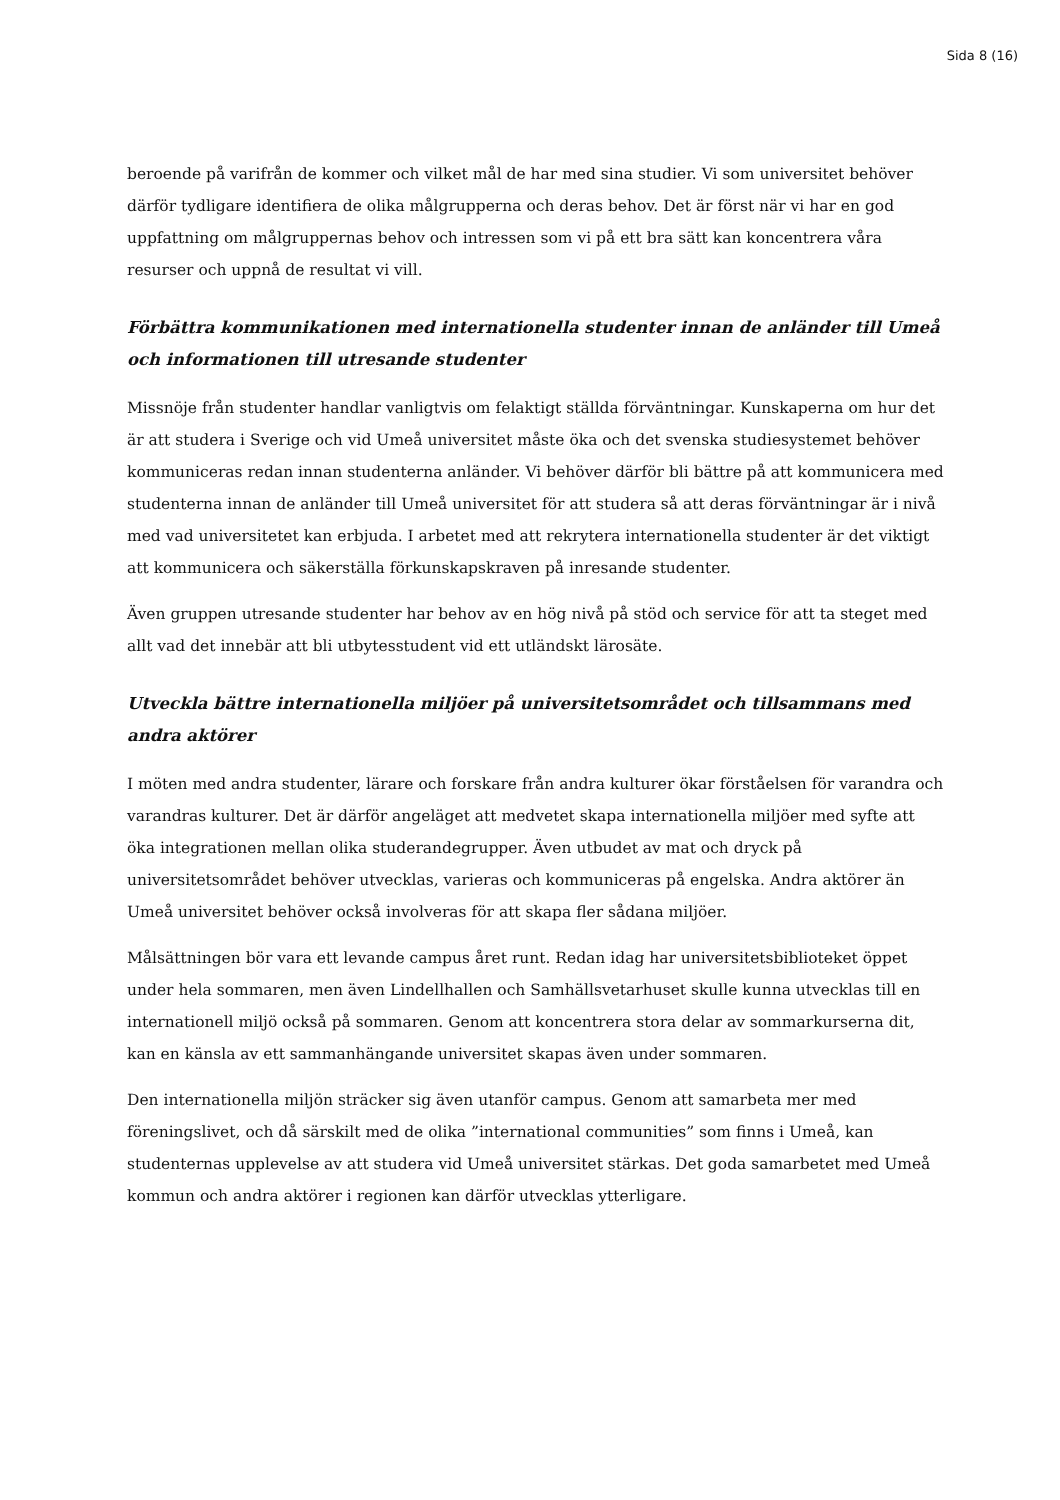Sida 8 (16)
beroende på varifrån de kommer och vilket mål de har med sina studier. Vi som universitet behöver därför tydligare identifiera de olika målgrupperna och deras behov. Det är först när vi har en god uppfattning om målgruppernas behov och intressen som vi på ett bra sätt kan koncentrera våra resurser och uppnå de resultat vi vill.
Förbättra kommunikationen med internationella studenter innan de anländer till Umeå och informationen till utresande studenter
Missnöje från studenter handlar vanligtvis om felaktigt ställda förväntningar. Kunskaperna om hur det är att studera i Sverige och vid Umeå universitet måste öka och det svenska studiesystemet behöver kommuniceras redan innan studenterna anländer. Vi behöver därför bli bättre på att kommunicera med studenterna innan de anländer till Umeå universitet för att studera så att deras förväntningar är i nivå med vad universitetet kan erbjuda. I arbetet med att rekrytera internationella studenter är det viktigt att kommunicera och säkerställa förkunskapskraven på inresande studenter.
Även gruppen utresande studenter har behov av en hög nivå på stöd och service för att ta steget med allt vad det innebär att bli utbytesstudent vid ett utländskt lärosäte.
Utveckla bättre internationella miljöer på universitetsområdet och tillsammans med andra aktörer
I möten med andra studenter, lärare och forskare från andra kulturer ökar förståelsen för varandra och varandras kulturer. Det är därför angeläget att medvetet skapa internationella miljöer med syfte att öka integrationen mellan olika studerandegrupper. Även utbudet av mat och dryck på universitetsområdet behöver utvecklas, varieras och kommuniceras på engelska. Andra aktörer än Umeå universitet behöver också involveras för att skapa fler sådana miljöer.
Målsättningen bör vara ett levande campus året runt. Redan idag har universitetsbiblioteket öppet under hela sommaren, men även Lindellhallen och Samhällsvetarhuset skulle kunna utvecklas till en internationell miljö också på sommaren. Genom att koncentrera stora delar av sommarkurserna dit, kan en känsla av ett sammanhängande universitet skapas även under sommaren.
Den internationella miljön sträcker sig även utanför campus. Genom att samarbeta mer med föreningslivet, och då särskilt med de olika ”international communities” som finns i Umeå, kan studenternas upplevelse av att studera vid Umeå universitet stärkas. Det goda samarbetet med Umeå kommun och andra aktörer i regionen kan därför utvecklas ytterligare.